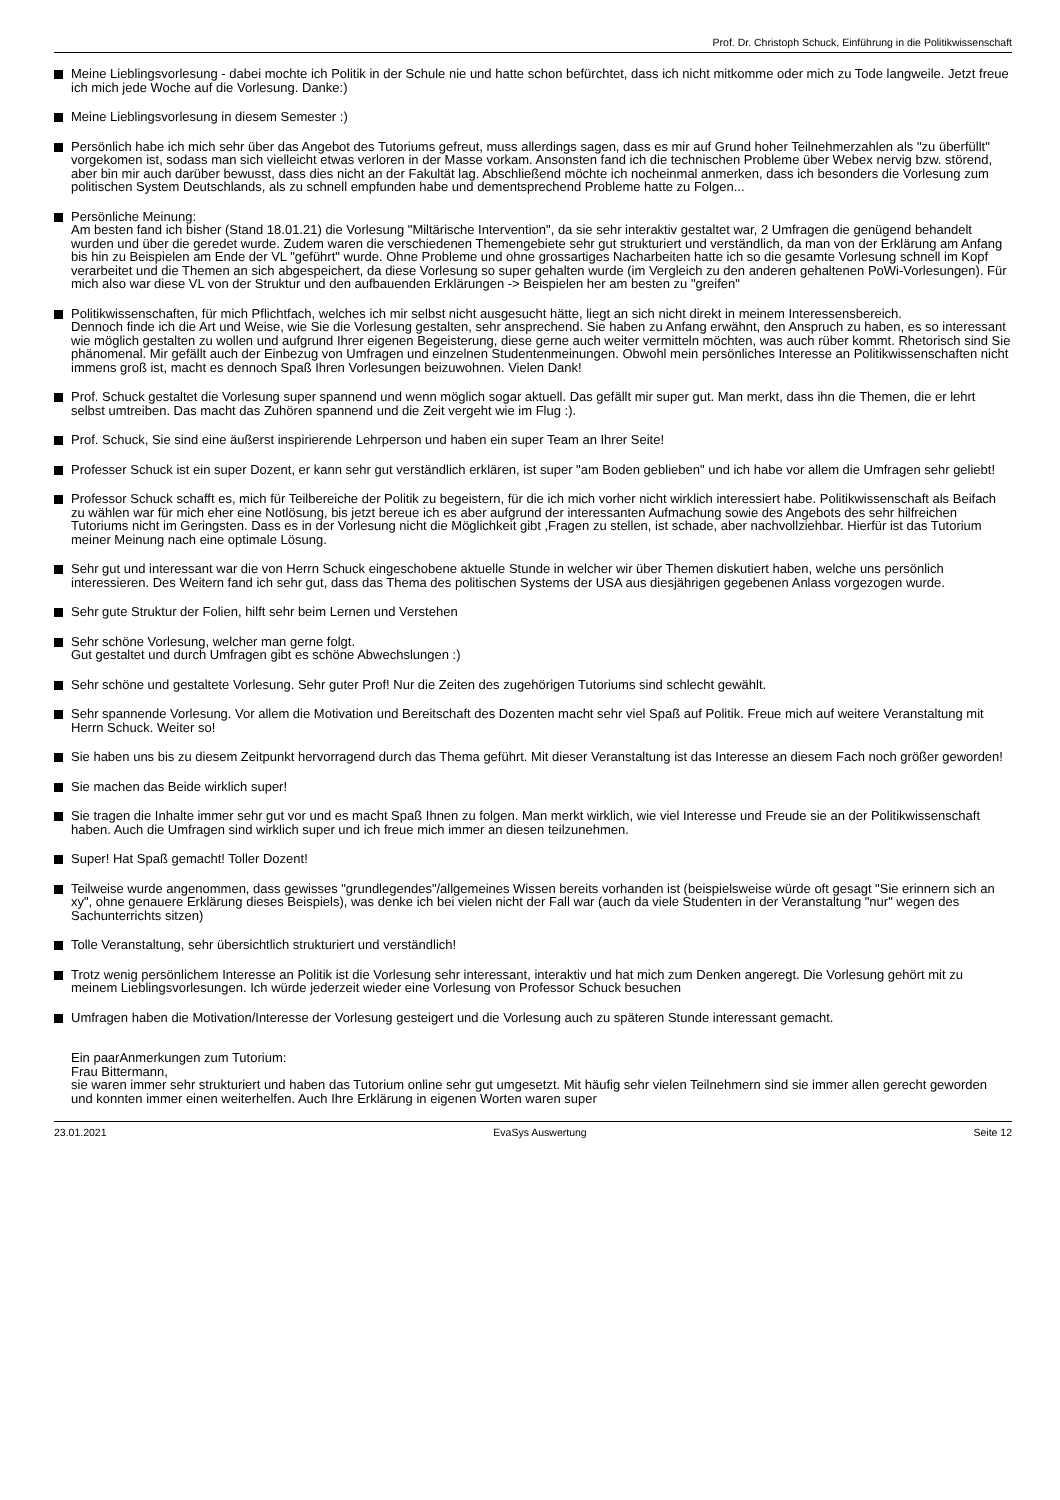Prof. Dr. Christoph Schuck, Einführung in die Politikwissenschaft
Meine Lieblingsvorlesung - dabei mochte ich Politik in der Schule nie und hatte schon befürchtet, dass ich nicht mitkomme oder mich zu Tode langweile. Jetzt freue ich mich jede Woche auf die Vorlesung. Danke:)
Meine Lieblingsvorlesung in diesem Semester :)
Persönlich habe ich mich sehr über das Angebot des Tutoriums gefreut, muss allerdings sagen, dass es mir auf Grund hoher Teilnehmerzahlen als "zu überfüllt" vorgekomen ist, sodass man sich vielleicht etwas verloren in der Masse vorkam. Ansonsten fand ich die technischen Probleme über Webex nervig bzw. störend, aber bin mir auch darüber bewusst, dass dies nicht an der Fakultät lag. Abschließend möchte ich nocheinmal anmerken, dass ich besonders die Vorlesung zum politischen System Deutschlands, als zu schnell empfunden habe und dementsprechend Probleme hatte zu Folgen...
Persönliche Meinung:
Am besten fand ich bisher (Stand 18.01.21) die Vorlesung "Miltärische Intervention", da sie sehr interaktiv gestaltet war, 2 Umfragen die genügend behandelt wurden und über die geredet wurde. Zudem waren die verschiedenen Themengebiete sehr gut strukturiert und verständlich, da man von der Erklärung am Anfang bis hin zu Beispielen am Ende der VL "geführt" wurde. Ohne Probleme und ohne grossartiges Nacharbeiten hatte ich so die gesamte Vorlesung schnell im Kopf verarbeitet und die Themen an sich abgespeichert, da diese Vorlesung so super gehalten wurde (im Vergleich zu den anderen gehaltenen PoWi-Vorlesungen). Für mich also war diese VL von der Struktur und den aufbauenden Erklärungen -> Beispielen her am besten zu "greifen"
Politikwissenschaften, für mich Pflichtfach, welches ich mir selbst nicht ausgesucht hätte, liegt an sich nicht direkt in meinem Interessensbereich.
Dennoch finde ich die Art und Weise, wie Sie die Vorlesung gestalten, sehr ansprechend. Sie haben zu Anfang erwähnt, den Anspruch zu haben, es so interessant wie möglich gestalten zu wollen und aufgrund Ihrer eigenen Begeisterung, diese gerne auch weiter vermitteln möchten, was auch rüber kommt. Rhetorisch sind Sie phänomenal. Mir gefällt auch der Einbezug von Umfragen und einzelnen Studentenmeinungen. Obwohl mein persönliches Interesse an Politikwissenschaften nicht immens groß ist, macht es dennoch Spaß Ihren Vorlesungen beizuwohnen. Vielen Dank!
Prof. Schuck gestaltet die Vorlesung super spannend und wenn möglich sogar aktuell. Das gefällt mir super gut. Man merkt, dass ihn die Themen, die er lehrt selbst umtreiben. Das macht das Zuhören spannend und die Zeit vergeht wie im Flug :).
Prof. Schuck, Sie sind eine äußerst inspirierende Lehrperson und haben ein super Team an Ihrer Seite!
Professer Schuck ist ein super Dozent, er kann sehr gut verständlich erklären, ist super "am Boden geblieben" und ich habe vor allem die Umfragen sehr geliebt!
Professor Schuck schafft es, mich für Teilbereiche der Politik zu begeistern, für die ich mich vorher nicht wirklich interessiert habe. Politikwissenschaft als Beifach zu wählen war für mich eher eine Notlösung, bis jetzt bereue ich es aber aufgrund der interessanten Aufmachung sowie des Angebots des sehr hilfreichen Tutoriums nicht im Geringsten. Dass es in der Vorlesung nicht die Möglichkeit gibt ,Fragen zu stellen, ist schade, aber nachvollziehbar. Hierfür ist das Tutorium meiner Meinung nach eine optimale Lösung.
Sehr gut und interessant war die von Herrn Schuck eingeschobene aktuelle Stunde in welcher wir über Themen diskutiert haben, welche uns persönlich interessieren. Des Weitern fand ich sehr gut, dass das Thema des politischen Systems der USA aus diesjährigen gegebenen Anlass vorgezogen wurde.
Sehr gute Struktur der Folien, hilft sehr beim Lernen und Verstehen
Sehr schöne Vorlesung, welcher man gerne folgt.
Gut gestaltet und durch Umfragen gibt es schöne Abwechslungen :)
Sehr schöne und gestaltete Vorlesung. Sehr guter Prof! Nur die Zeiten des zugehörigen Tutoriums sind schlecht gewählt.
Sehr spannende Vorlesung. Vor allem die Motivation und Bereitschaft des Dozenten macht sehr viel Spaß auf Politik. Freue mich auf weitere Veranstaltung mit Herrn Schuck. Weiter so!
Sie haben uns bis zu diesem Zeitpunkt hervorragend durch das Thema geführt. Mit dieser Veranstaltung ist das Interesse an diesem Fach noch größer geworden!
Sie machen das Beide wirklich super!
Sie tragen die Inhalte immer sehr gut vor und es macht Spaß Ihnen zu folgen. Man merkt wirklich, wie viel Interesse und Freude sie an der Politikwissenschaft haben. Auch die Umfragen sind wirklich super und ich freue mich immer an diesen teilzunehmen.
Super! Hat Spaß gemacht! Toller Dozent!
Teilweise wurde angenommen, dass gewisses "grundlegendes"/allgemeines Wissen bereits vorhanden ist (beispielsweise würde oft gesagt "Sie erinnern sich an xy", ohne genauere Erklärung dieses Beispiels), was denke ich bei vielen nicht der Fall war (auch da viele Studenten in der Veranstaltung "nur" wegen des Sachunterrichts sitzen)
Tolle Veranstaltung, sehr übersichtlich strukturiert und verständlich!
Trotz wenig persönlichem Interesse an Politik ist die Vorlesung sehr interessant, interaktiv und hat mich zum Denken angeregt. Die Vorlesung gehört mit zu meinem Lieblingsvorlesungen. Ich würde jederzeit wieder eine Vorlesung von Professor Schuck besuchen
Umfragen haben die Motivation/Interesse der Vorlesung gesteigert und die Vorlesung auch zu späteren Stunde interessant gemacht.
Ein paarAnmerkungen zum Tutorium:
Frau Bittermann,
sie waren immer sehr strukturiert und haben das Tutorium online sehr gut umgesetzt. Mit häufig sehr vielen Teilnehmern sind sie immer allen gerecht geworden und konnten immer einen weiterhelfen. Auch Ihre Erklärung in eigenen Worten waren super
23.01.2021 EvaSys Auswertung Seite 12